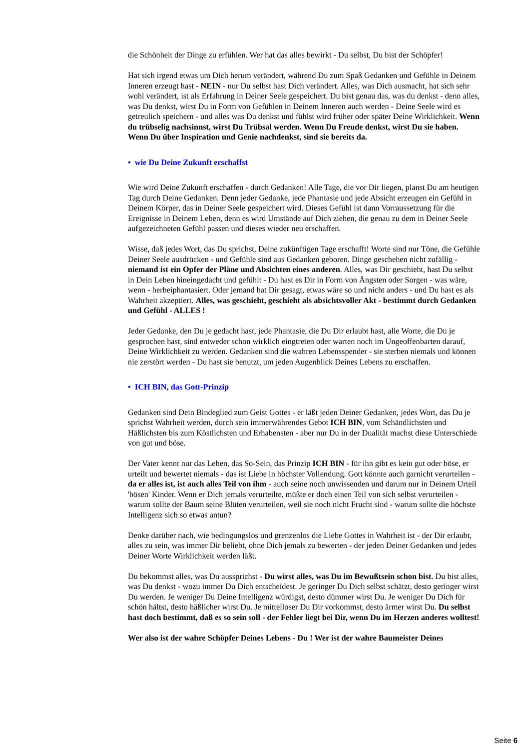die Schönheit der Dinge zu erfühlen. Wer hat das alles bewirkt - Du selbst, Du bist der Schöpfer!
Hat sich irgend etwas um Dich herum verändert, während Du zum Spaß Gedanken und Gefühle in Deinem Inneren erzeugt hast - NEIN - nur Du selbst hast Dich verändert. Alles, was Dich ausmacht, hat sich sehr wohl verändert, ist als Erfahrung in Deiner Seele gespeichert. Du bist genau das, was du denkst - denn alles, was Du denkst, wirst Du in Form von Gefühlen in Deinem Inneren auch werden - Deine Seele wird es getreulich speichern - und alles was Du denkst und fühlst wird früher oder später Deine Wirklichkeit. Wenn du trübselig nachsinnst, wirst Du Trübsal werden. Wenn Du Freude denkst, wirst Du sie haben. Wenn Du über Inspiration und Genie nachdenkst, sind sie bereits da.
• wie Du Deine Zukunft erschaffst
Wie wird Deine Zukunft erschaffen - durch Gedanken! Alle Tage, die vor Dir liegen, planst Du am heutigen Tag durch Deine Gedanken. Denn jeder Gedanke, jede Phantasie und jede Absicht erzeugen ein Gefühl in Deinem Körper, das in Deiner Seele gespeichert wird. Dieses Gefühl ist dann Vorraussetzung für die Ereignisse in Deinem Leben, denn es wird Umstände auf Dich ziehen, die genau zu dem in Deiner Seele aufgezeichneten Gefühl passen und dieses wieder neu erschaffen.
Wisse, daß jedes Wort, das Du sprichst, Deine zukünftigen Tage erschafft! Worte sind nur Töne, die Gefühle Deiner Seele ausdrücken - und Gefühle sind aus Gedanken geboren. Dinge geschehen nicht zufällig - niemand ist ein Opfer der Pläne und Absichten eines anderen. Alles, was Dir geschieht, hast Du selbst in Dein Leben hineingedacht und gefühlt - Du hast es Dir in Form von Ängsten oder Sorgen - was wäre, wenn - herbeiphantasiert. Oder jemand hat Dir gesagt, etwas wäre so und nicht anders - und Du hast es als Wahrheit akzeptiert. Alles, was geschieht, geschieht als absichtsvoller Akt - bestimmt durch Gedanken und Gefühl - ALLES !
Jeder Gedanke, den Du je gedacht hast, jede Phantasie, die Du Dir erlaubt hast, alle Worte, die Du je gesprochen hast, sind entweder schon wirklich eingtreten oder warten noch im Ungeoffenbarten darauf, Deine Wirklichkeit zu werden. Gedanken sind die wahren Lebensspender - sie sterben niemals und können nie zerstört werden - Du hast sie benutzt, um jeden Augenblick Deines Lebens zu erschaffen.
• ICH BIN, das Gott-Prinzip
Gedanken sind Dein Bindeglied zum Geist Gottes - er läßt jeden Deiner Gedanken, jedes Wort, das Du je sprichst Wahrheit werden, durch sein immerwährendes Gebot ICH BIN, vom Schändlichsten und Häßlichsten bis zum Köstlichsten und Erhabensten - aber nur Du in der Dualität machst diese Unterschiede von gut und böse.
Der Vater kennt nur das Leben, das So-Sein, das Prinzip ICH BIN - für ihn gibt es kein gut oder böse, er urteilt und bewertet niemals - das ist Liebe in höchster Vollendung. Gott könnte auch garnicht verurteilen - da er alles ist, ist auch alles Teil von ihm - auch seine noch unwissenden und darum nur in Deinem Urteil 'bösen' Kinder. Wenn er Dich jemals verurteilte, müßte er doch einen Teil von sich selbst verurteilen - warum sollte der Baum seine Blüten verurteilen, weil sie noch nicht Frucht sind - warum sollte die höchste Intelligenz sich so etwas antun?
Denke darüber nach, wie bedingungslos und grenzenlos die Liebe Gottes in Wahrheit ist - der Dir erlaubt, alles zu sein, was immer Dir beliebt, ohne Dich jemals zu bewerten - der jeden Deiner Gedanken und jedes Deiner Worte Wirklichkeit werden läßt.
Du bekommst alles, was Du aussprichst - Du wirst alles, was Du im Bewußtsein schon bist. Du bist alles, was Du denkst - wozu immer Du Dich entscheidest. Je geringer Du Dich selbst schätzt, desto geringer wirst Du werden. Je weniger Du Deine Intelligenz würdigst, desto dümmer wirst Du. Je weniger Du Dich für schön hältst, desto häßlicher wirst Du. Je mittelloser Du Dir vorkommst, desto ärmer wirst Du. Du selbst hast doch bestimmt, daß es so sein soll - der Fehler liegt bei Dir, wenn Du im Herzen anderes wolltest!
Wer also ist der wahre Schöpfer Deines Lebens - Du ! Wer ist der wahre Baumeister Deines
Seite 6